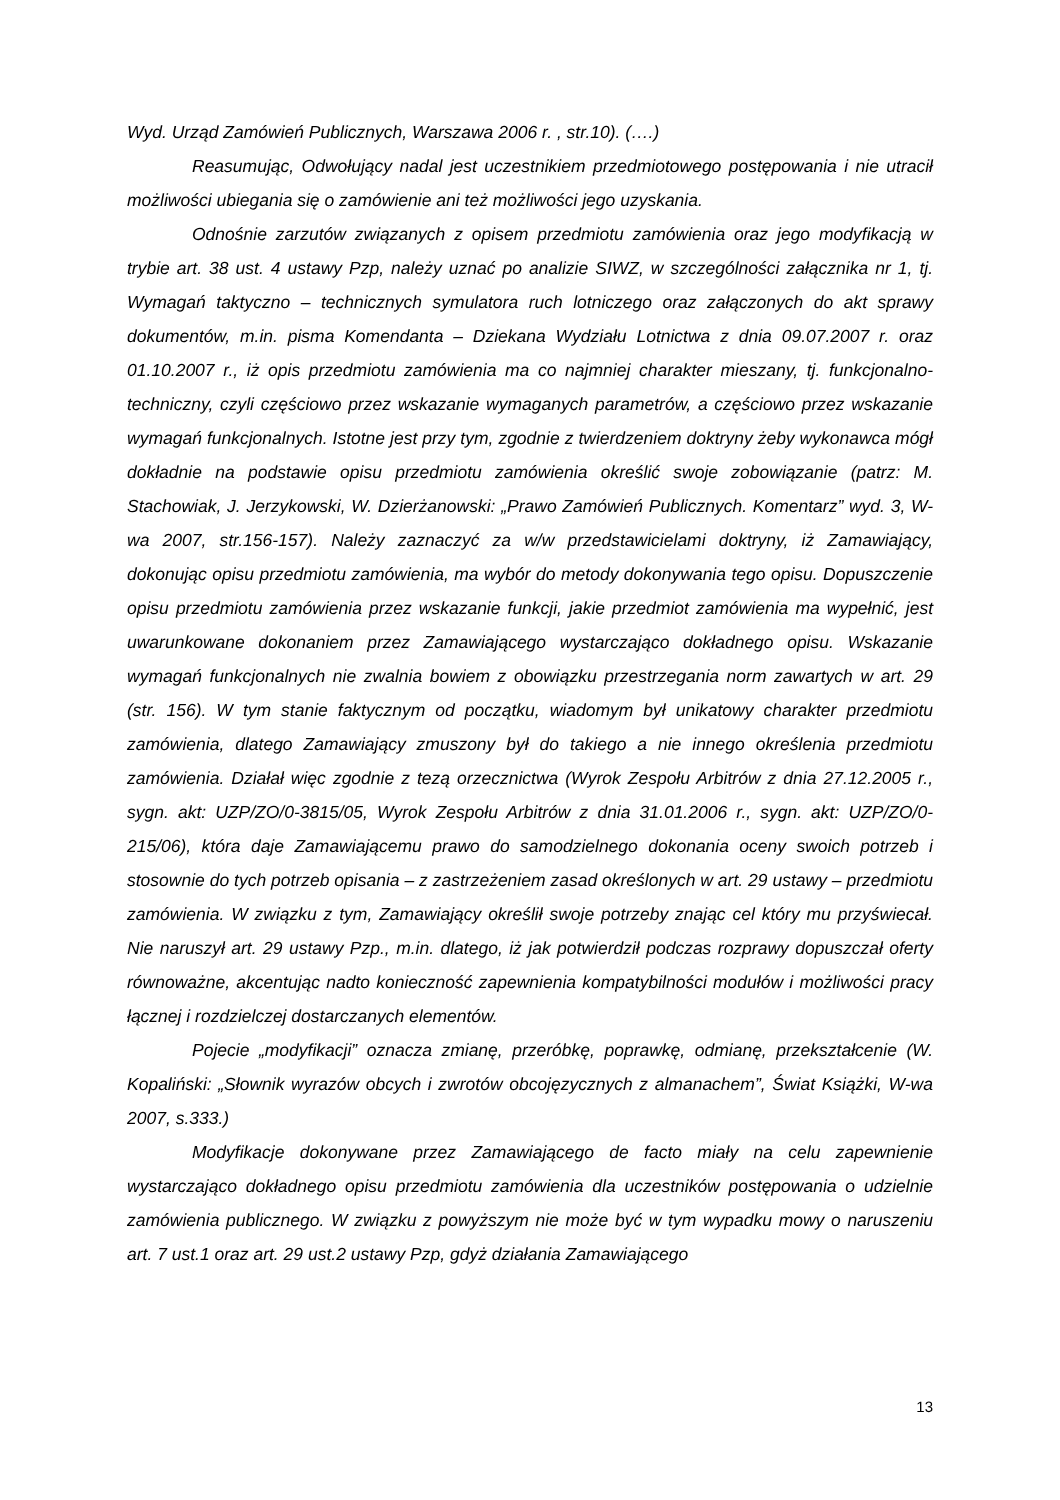Wyd. Urząd Zamówień Publicznych, Warszawa 2006 r. , str.10). (….)
Reasumując, Odwołujący nadal jest uczestnikiem przedmiotowego postępowania i nie utracił możliwości ubiegania się o zamówienie ani też możliwości jego uzyskania.
Odnośnie zarzutów związanych z opisem przedmiotu zamówienia oraz jego modyfikacją w trybie art. 38 ust. 4 ustawy Pzp, należy uznać po analizie SIWZ, w szczególności załącznika nr 1, tj. Wymagań taktyczno – technicznych symulatora ruch lotniczego oraz załączonych do akt sprawy dokumentów, m.in. pisma Komendanta – Dziekana Wydziału Lotnictwa z dnia 09.07.2007 r. oraz 01.10.2007 r., iż opis przedmiotu zamówienia ma co najmniej charakter mieszany, tj. funkcjonalno-techniczny, czyli częściowo przez wskazanie wymaganych parametrów, a częściowo przez wskazanie wymagań funkcjonalnych. Istotne jest przy tym, zgodnie z twierdzeniem doktryny żeby wykonawca mógł dokładnie na podstawie opisu przedmiotu zamówienia określić swoje zobowiązanie (patrz: M. Stachowiak, J. Jerzykowski, W. Dzierżanowski: „Prawo Zamówień Publicznych. Komentarz” wyd. 3, W-wa 2007, str.156-157). Należy zaznaczyć za w/w przedstawicielami doktryny, iż Zamawiający, dokonując opisu przedmiotu zamówienia, ma wybór do metody dokonywania tego opisu. Dopuszczenie opisu przedmiotu zamówienia przez wskazanie funkcji, jakie przedmiot zamówienia ma wypełnić, jest uwarunkowane dokonaniem przez Zamawiającego wystarczająco dokładnego opisu. Wskazanie wymagań funkcjonalnych nie zwalnia bowiem z obowiązku przestrzegania norm zawartych w art. 29 (str. 156). W tym stanie faktycznym od początku, wiadomym był unikatowy charakter przedmiotu zamówienia, dlatego Zamawiający zmuszony był do takiego a nie innego określenia przedmiotu zamówienia. Działał więc zgodnie z tezą orzecznictwa (Wyrok Zespołu Arbitrów z dnia 27.12.2005 r., sygn. akt: UZP/ZO/0-3815/05, Wyrok Zespołu Arbitrów z dnia 31.01.2006 r., sygn. akt: UZP/ZO/0-215/06), która daje Zamawiającemu prawo do samodzielnego dokonania oceny swoich potrzeb i stosownie do tych potrzeb opisania – z zastrzeżeniem zasad określonych w art. 29 ustawy – przedmiotu zamówienia. W związku z tym, Zamawiający określił swoje potrzeby znając cel który mu przyświecał. Nie naruszył art. 29 ustawy Pzp., m.in. dlatego, iż jak potwierdził podczas rozprawy dopuszczał oferty równoważne, akcentując nadto konieczność zapewnienia kompatybilności modułów i możliwości pracy łącznej i rozdzielczej dostarczanych elementów.
Pojecie „modyfikacji” oznacza zmianę, przeróbkę, poprawkę, odmianę, przekształcenie (W. Kopaliński: „Słownik wyrazów obcych i zwrotów obcojęzycznych z almanachem”, Świat Książki, W-wa 2007, s.333.)
Modyfikacje dokonywane przez Zamawiającego de facto miały na celu zapewnienie wystarczająco dokładnego opisu przedmiotu zamówienia dla uczestników postępowania o udzielnie zamówienia publicznego. W związku z powyższym nie może być w tym wypadku mowy o naruszeniu art. 7 ust.1 oraz art. 29 ust.2 ustawy Pzp, gdyż działania Zamawiającego
13